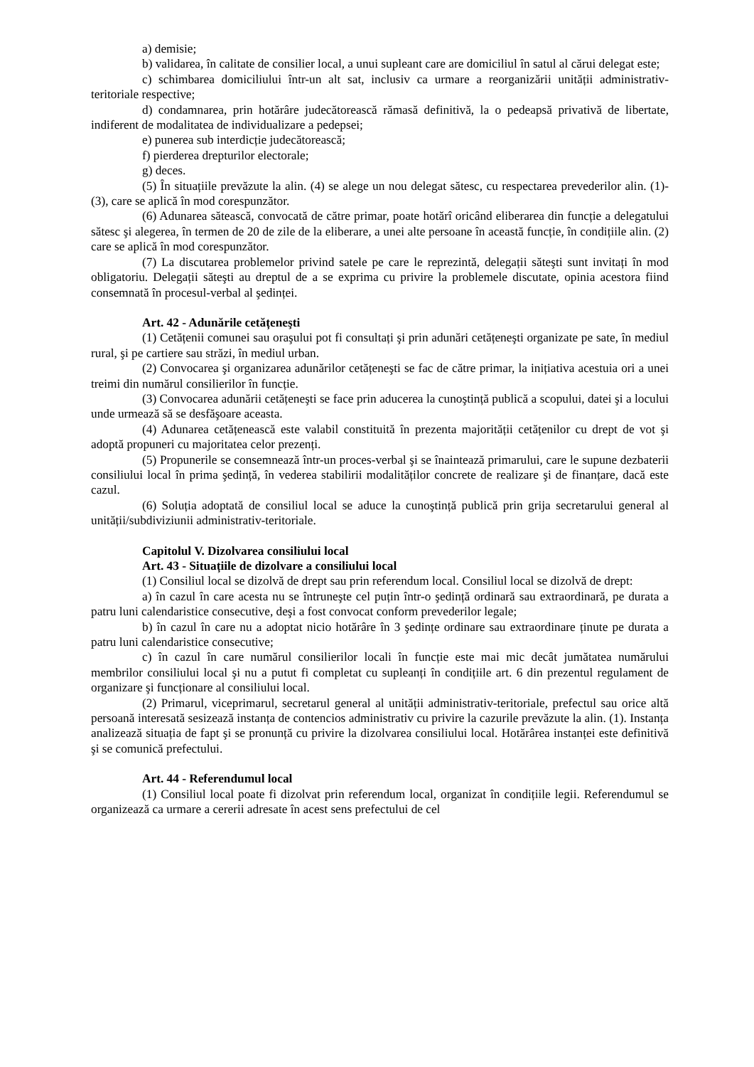a) demisie;
b) validarea, în calitate de consilier local, a unui supleant care are domiciliul în satul al cărui delegat este;
c) schimbarea domiciliului într-un alt sat, inclusiv ca urmare a reorganizării unității administrativ-teritoriale respective;
d) condamnarea, prin hotărâre judecătorească rămasă definitivă, la o pedeapsă privativă de libertate, indiferent de modalitatea de individualizare a pedepsei;
e) punerea sub interdicție judecătorească;
f) pierderea drepturilor electorale;
g) deces.
(5) În situațiile prevăzute la alin. (4) se alege un nou delegat sătesc, cu respectarea prevederilor alin. (1)-(3), care se aplică în mod corespunzător.
(6) Adunarea sătească, convocată de către primar, poate hotărî oricând eliberarea din funcție a delegatului sătesc şi alegerea, în termen de 20 de zile de la eliberare, a unei alte persoane în această funcție, în condițiile alin. (2) care se aplică în mod corespunzător.
(7) La discutarea problemelor privind satele pe care le reprezintă, delegații săteşti sunt invitați în mod obligatoriu. Delegații săteşti au dreptul de a se exprima cu privire la problemele discutate, opinia acestora fiind consemnată în procesul-verbal al şedinței.
Art. 42 - Adunările cetățeneşti
(1) Cetățenii comunei sau oraşului pot fi consultați şi prin adunări cetățeneşti organizate pe sate, în mediul rural, şi pe cartiere sau străzi, în mediul urban.
(2) Convocarea şi organizarea adunărilor cetățeneşti se fac de către primar, la inițiativa acestuia ori a unei treimi din numărul consilierilor în funcție.
(3) Convocarea adunării cetățeneşti se face prin aducerea la cunoştință publică a scopului, datei şi a locului unde urmează să se desfăşoare aceasta.
(4) Adunarea cetățenească este valabil constituită în prezenta majorității cetățenilor cu drept de vot şi adoptă propuneri cu majoritatea celor prezenți.
(5) Propunerile se consemnează într-un proces-verbal şi se înaintează primarului, care le supune dezbaterii consiliului local în prima şedință, în vederea stabilirii modalităților concrete de realizare şi de finanțare, dacă este cazul.
(6) Soluția adoptată de consiliul local se aduce la cunoştință publică prin grija secretarului general al unității/subdiviziunii administrativ-teritoriale.
Capitolul V. Dizolvarea consiliului local
Art. 43 - Situațiile de dizolvare a consiliului local
(1) Consiliul local se dizolvă de drept sau prin referendum local. Consiliul local se dizolvă de drept:
a) în cazul în care acesta nu se întruneşte cel puțin într-o şedință ordinară sau extraordinară, pe durata a patru luni calendaristice consecutive, deşi a fost convocat conform prevederilor legale;
b) în cazul în care nu a adoptat nicio hotărâre în 3 şedințe ordinare sau extraordinare ținute pe durata a patru luni calendaristice consecutive;
c) în cazul în care numărul consilierilor locali în funcție este mai mic decât jumătatea numărului membrilor consiliului local şi nu a putut fi completat cu supleanți în condițiile art. 6 din prezentul regulament de organizare şi funcționare al consiliului local.
(2) Primarul, viceprimarul, secretarul general al unității administrativ-teritoriale, prefectul sau orice altă persoană interesată sesizează instanța de contencios administrativ cu privire la cazurile prevăzute la alin. (1). Instanța analizează situația de fapt şi se pronunță cu privire la dizolvarea consiliului local. Hotărârea instanței este definitivă şi se comunică prefectului.
Art. 44 - Referendumul local
(1) Consiliul local poate fi dizolvat prin referendum local, organizat în condițiile legii. Referendumul se organizează ca urmare a cererii adresate în acest sens prefectului de cel